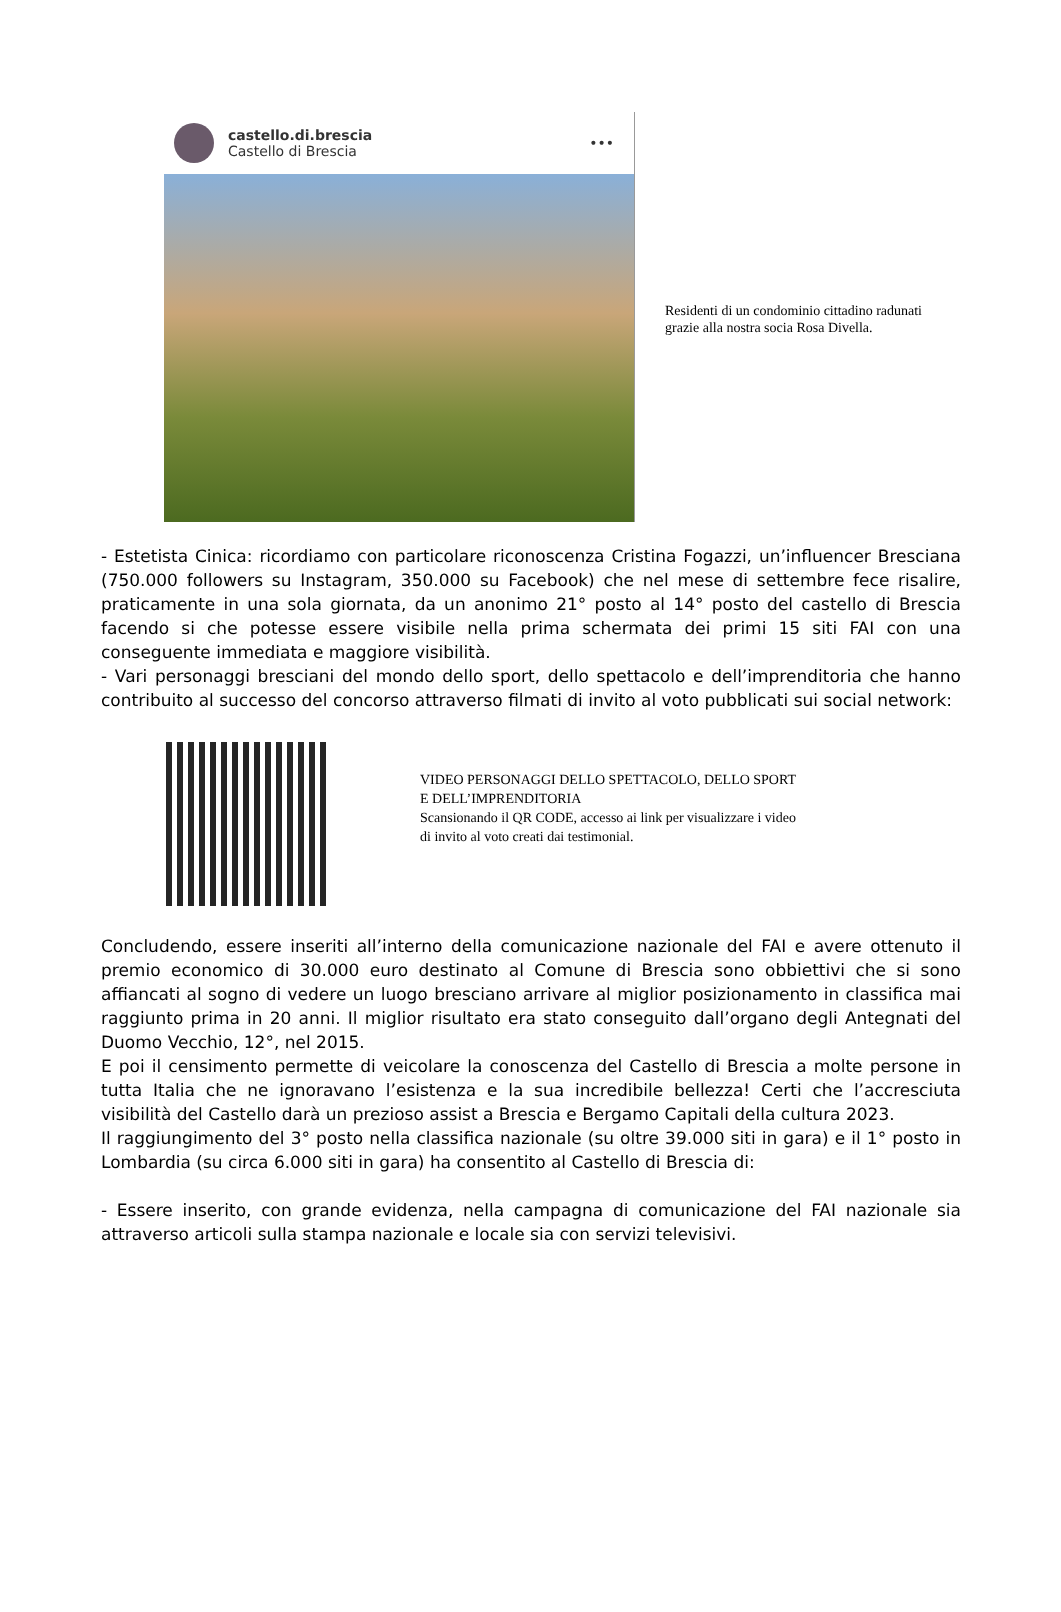castello.di.brescia
Castello di Brescia
•••
Residenti di un condominio cittadino radunati grazie alla nostra socia Rosa Divella.
- Estetista Cinica: ricordiamo con particolare riconoscenza Cristina Fogazzi, un’influencer Bresciana (750.000 followers su Instagram, 350.000 su Facebook) che nel mese di settembre fece risalire, praticamente in una sola giornata, da un anonimo 21° posto al 14° posto del castello di Brescia facendo si che potesse essere visibile nella prima schermata dei primi 15 siti FAI con una conseguente immediata e maggiore visibilità.
- Vari personaggi bresciani del mondo dello sport, dello spettacolo e dell’imprenditoria che hanno contribuito al successo del concorso attraverso filmati di invito al voto pubblicati sui social network:
VIDEO PERSONAGGI DELLO SPETTACOLO, DELLO SPORT
E DELL’IMPRENDITORIA
Scansionando il QR CODE, accesso ai link per visualizzare i video
di invito al voto creati dai testimonial.
Concludendo, essere inseriti all’interno della comunicazione nazionale del FAI e avere ottenuto il premio economico di 30.000 euro destinato al Comune di Brescia sono obbiettivi che si sono affiancati al sogno di vedere un luogo bresciano arrivare al miglior posizionamento in classifica mai raggiunto prima in 20 anni. Il miglior risultato era stato conseguito dall’organo degli Antegnati del Duomo Vecchio, 12°, nel 2015.
E poi il censimento permette di veicolare la conoscenza del Castello di Brescia a molte persone in tutta Italia che ne ignoravano l’esistenza e la sua incredibile bellezza! Certi che l’accresciuta visibilità del Castello darà un prezioso assist a Brescia e Bergamo Capitali della cultura 2023.
Il raggiungimento del 3° posto nella classifica nazionale (su oltre 39.000 siti in gara) e il 1° posto in Lombardia (su circa 6.000 siti in gara) ha consentito al Castello di Brescia di:
- Essere inserito, con grande evidenza, nella campagna di comunicazione del FAI nazionale sia attraverso articoli sulla stampa nazionale e locale sia con servizi televisivi.